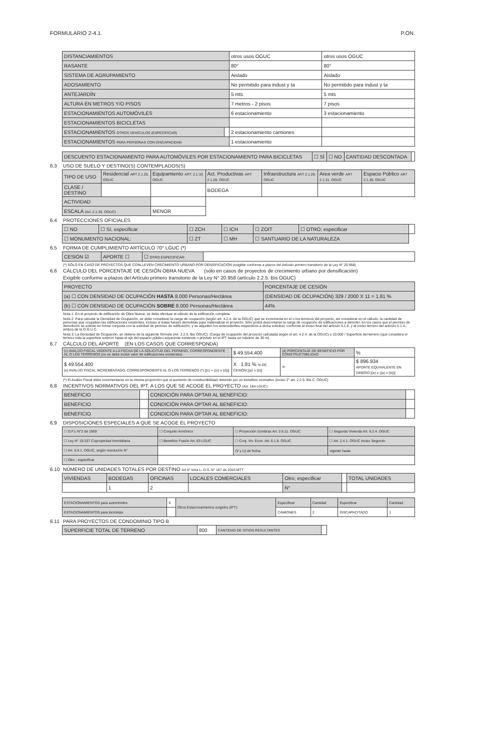FORMULARIO 2-4.1. P.ON.
| DISTANCIAMIENTOS | | otros usos OGUC | otros usos OGUC |
| RASANTE | | 80° | 80° |
| SISTEMA DE AGRUPAMIENTO | | Aislado | Aislado |
| ADOSAMIENTO | | No permitido para indust y ta | No permitido para indust y ta |
| ANTEJARDÍN | | 5 mts | 5 mts |
| ALTURA EN METROS Y/O PISOS | | 7 metros - 2 pisos | 7 pisos |
| ESTACIONAMIENTOS AUTOMÓVILES | | 6 estacionamiento | 3 estacionamiento |
| ESTACIONAMIENTOS BICICLETAS | | | |
| ESTACIONAMIENTOS OTROS VEHÍCULOS (ESPECIFICAR) | | 2 estacionamiento camiones | |
| ESTACIONAMIENTOS PARA PERSONAS CON DISCAPACIDAD | | 1 estacionamiento | |
| DESCUENTO ESTACIONAMIENTO PARA AUTOMÓVILES POR ESTACIONAMIENTO PARA BICICLETAS | ☐ SÍ | ☐ NO | CANTIDAD DESCONTADA | |
6.3 USO DE SUELO Y DESTINO(S) CONTEMPLADOS(S)
| TIPO DE USO | Residencial ART 2.1.25. OGUC | Equipamiento ART. 2.1.33. OGUC | Act. Productivas ART 2.1.28. OGUC | Infraestructura ART 2.1.29. OGUC | Area verde ART 2.1.31. OGUC | Espacio Público ART 2.1.30. OGUC |
| --- | --- | --- | --- | --- | --- | --- |
| CLASE / DESTINO | | | BODEGA | | | |
| ACTIVIDAD | | | | | | |
| ESCALA (Art. 2.1.36. OGUC) | | MENOR | | | | |
6.4 PROTECCIONES OFICIALES
| ☐ NO | ☐ Sí, especificar | ☐ ZCH | ☐ ICH | ☐ ZOIT | ☐ OTRO; especificar | |
| ☐ MONUMENTO NACIONAL: | | ☐ ZT | ☐ MH | ☐ SANTUARIO DE LA NATURALEZA | | |
6.5 FORMA DE CUMPLIMIENTO ARTÍCULO 70° LGUC (*)
| CESIÓN ☑ | APORTE ☐ | ☐ OTRO ESPECIFICAR: | |
(*) SÓLO EN CASO DE PROYECTOS QUE CONLLEVEN CRECIMIENTO URBANO POR DENSIFICACIÓN (exigible conforme a plazos del Artículo primero transitorio de la Ley N° 20.958)
6.6 CÁLCULO DEL PORCENTAJE DE CESIÓN OBRA NUEVA (sólo en casos de proyectos de crecimiento urbano por densificación)
Exigible conforme a plazos del Artículo primero transitorio de la Ley N° 20.958 (artículo 2.2.5. Bis OGUC)
| PROYECTO | PORCENTAJE DE CESIÓN |
| --- | --- |
| (a) ☐ CON DENSIDAD DE OCUPACIÓN HASTA 8.000 Personas/Hectárea | (DENSIDAD DE OCUPACIÓN) 329 / 2000 X 11 = 1.81 % |
| (b) ☐ CON DENSIDAD DE OCUPACIÓN SOBRE 8.000 Personas/Hectárea | 44% |
Nota 1: En el proyecto de edificación de Obra Nueva, se debe efectuar el cálculo de la edificación completa.
Nota 2: Para calcular la Densidad de Ocupación, se debe considerar la carga de ocupación (según art. 4.2.4. de la OGUC) que se incrementa en el o los terrenos del proyecto, sin considerar en el cálculo, la cantidad de personas que ocupaban las edificaciones existentes, incluso si estas fuesen demolidas para materializar el proyecto. Sólo podrá descontarse la carga de ocupación de edificaciones a demoler, en los casos que el permiso de demolición se solicite en forma conjunta con la solicitud de permiso de edificación, y se adjunten los antecedentes respectivos a dicha solicitud, conforme al inciso final del artículo 5.1.6. y al inciso tercero del artículo 5.1.4., ambos de la O.G.U.C.
Nota 3: La Densidad de Ocupación, se obtiene de la siguiente fórmula (Art. 2.2.5. Bis OGUC): (Carga de ocupación del proyecto calculada según el art. 4.2.4. de la OGUC) x 10.000 / Superficie del terreno (que considera el terreno más la superficie exterior hasta el eje del espacio público adyacente existente o previsto en el IPT hasta un máximo de 30 m)
6.7 CÁLCULO DEL APORTE (EN LOS CASOS QUE CORRESPONDA)
| (c) AVALÚO FISCAL VIGENTE A LA FECHA DE LA SOLICITUD DEL PERMISO, CORRESPONDIENTE AL O LOS TERRENOS (no se debe incluir valor de edificaciones existentes) | $ 49.554.400 | (d) PORCENTAJE DE BENEFICIO POR CONSTRUCTIBILIDAD | % |
| $ 49.554.400 (e) AVALÚO FISCAL INCREMENTADO, CORRESPONDIENTE AL O LOS TERRENOS (*) [(c) + ((c) x (d))] | X 1.81 % % DE CESIÓN [(a) o (b)] | = | $ 896.934 APORTE EQUIVALENTE EN DINERO [(e) x ((a) o (b))] |
(*) El Avalúo Fiscal debe incrementarse en la misma proporción que el aumento de constructibilidad obtenido por un beneficio normativo (inciso 2° art. 2.2.5. Bis C. OGUC)
6.8 INCENTIVOS NORMATIVOS DEL IPT, A LOS QUE SE ACOGE EL PROYECTO (Art. 184 LGUC)
| BENEFICIO | | CONDICIÓN PARA OPTAR AL BENEFICIO: | |
| BENEFICIO | | CONDICIÓN PARA OPTAR AL BENEFICIO: | |
| BENEFICIO | | CONDICIÓN PARA OPTAR AL BENEFICIO: | |
6.9 DISPOSICIONES ESPECIALES A QUE SE ACOGE EL PROYECTO
| ☐ D.F.L-N°2 de 1959 | ☐ Conjunto Armónico | ☐ Proyección Sombras Art. 2.6.11. OGUC | ☐ Segunda Vivienda Art. 6.2.4. OGUC |
| ☐ Ley N° 19.537 Copropiedad Inmobiliaria | ☐ Beneficio Fusión Art. 63 LGUC | ☐ Conj. Viv. Econ. Art. 6.1.8. OGUC | ☐ Art. 2.4.1. OGUC Inciso Segundo |
| ☐ Art. 6.6.1. OGUC, según resolución N° | | (V y U) de fecha | vigente hasta |
| ☐ Otro ; especificar | | | |
6.10 NÚMERO DE UNIDADES TOTALES POR DESTINO Art 6° letra L- D.S. N° 167 de 2016 MTT
| VIVIENDAS | BODEGAS | OFICINAS | LOCALES COMERCIALES | Otro; especificar | | TOTAL UNIDADES |
| --- | --- | --- | --- | --- | --- | --- |
| | 1 | 2 | | N° | | |
| ESTACIONAMIENTOS para automóviles | 6 | Otros Estacionamientos exigidos (IPT): | Especificar | Cantidad | Especificar | Cantidad |
| ESTACIONAMIENTOS para bicicletas | | | CAMIONES | 2 | DISCAPACITADO | 1 |
6.11 PARA PROYECTOS DE CONDOMINIO TIPO B
| SUPERFICIE TOTAL DE TERRENO | 800 | CANTIDAD DE SITIOS RESULTANTES | |